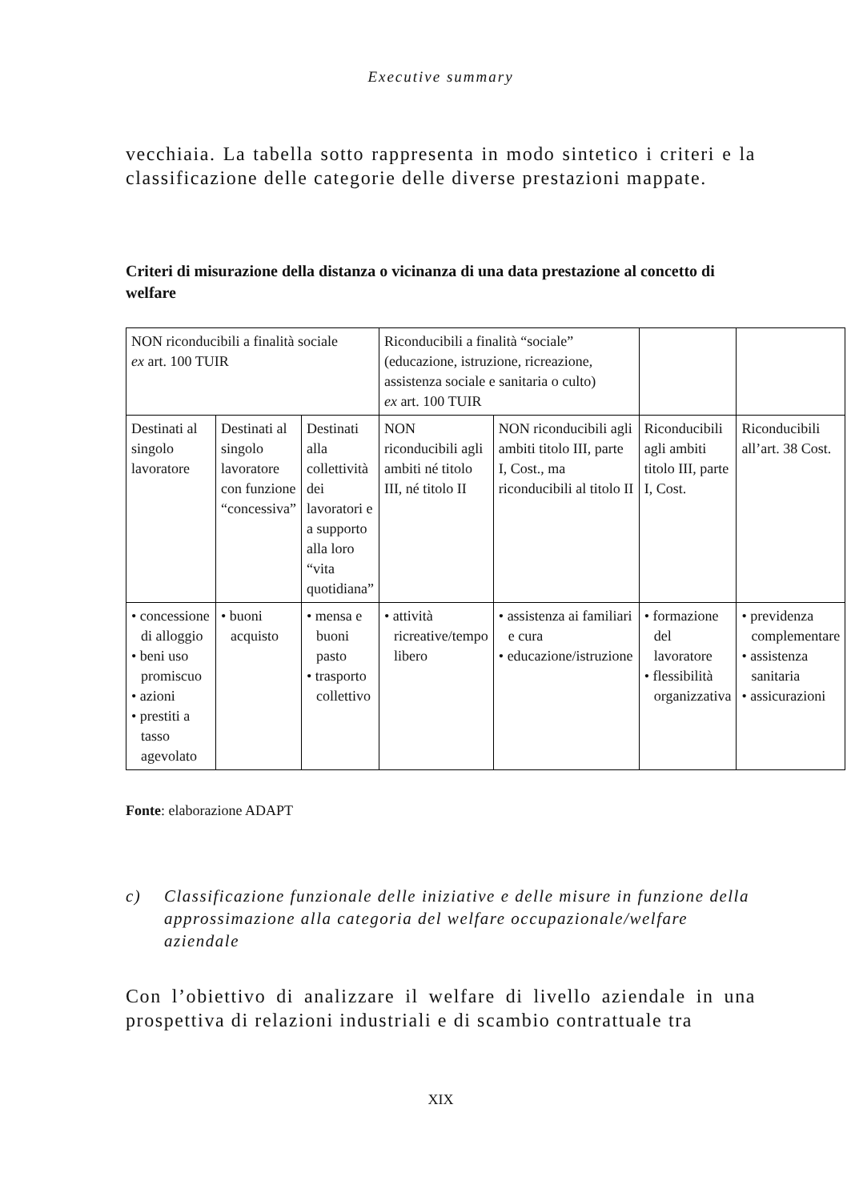Executive summary
vecchiaia. La tabella sotto rappresenta in modo sintetico i criteri e la classificazione delle categorie delle diverse prestazioni mappate.
Criteri di misurazione della distanza o vicinanza di una data prestazione al concetto di welfare
| NON riconducibili a finalità sociale ex art. 100 TUIR | | | Riconducibili a finalità “sociale” (educazione, istruzione, ricreazione, assistenza sociale e sanitaria o culto) ex art. 100 TUIR | | | |
| Destinati al singolo lavoratore | Destinati al singolo lavoratore con funzione “concessiva” | Destinati alla collettività dei lavoratori e a supporto alla loro “vita quotidiana” | NON riconducibili agli ambiti né titolo III, né titolo II | NON riconducibili agli ambiti titolo III, parte I, Cost., ma riconducibili al titolo II | Riconducibili agli ambiti titolo III, parte I, Cost. | Riconducibili all’art. 38 Cost. |
| • concessione di alloggio • beni uso promiscuo • azioni • prestiti a tasso agevolato | • buoni acquisto | • mensa e buoni pasto • trasporto collettivo | • attività ricreative/tempo libero | • assistenza ai familiari e cura • educazione/istruzione | • formazione del lavoratore • flessibilità organizzativa | • previdenza complementare • assistenza sanitaria • assicurazioni |
Fonte: elaborazione ADAPT
c) Classificazione funzionale delle iniziative e delle misure in funzione della approssimazione alla categoria del welfare occupazionale/welfare aziendale
Con l’obiettivo di analizzare il welfare di livello aziendale in una prospettiva di relazioni industriali e di scambio contrattuale tra
XIX